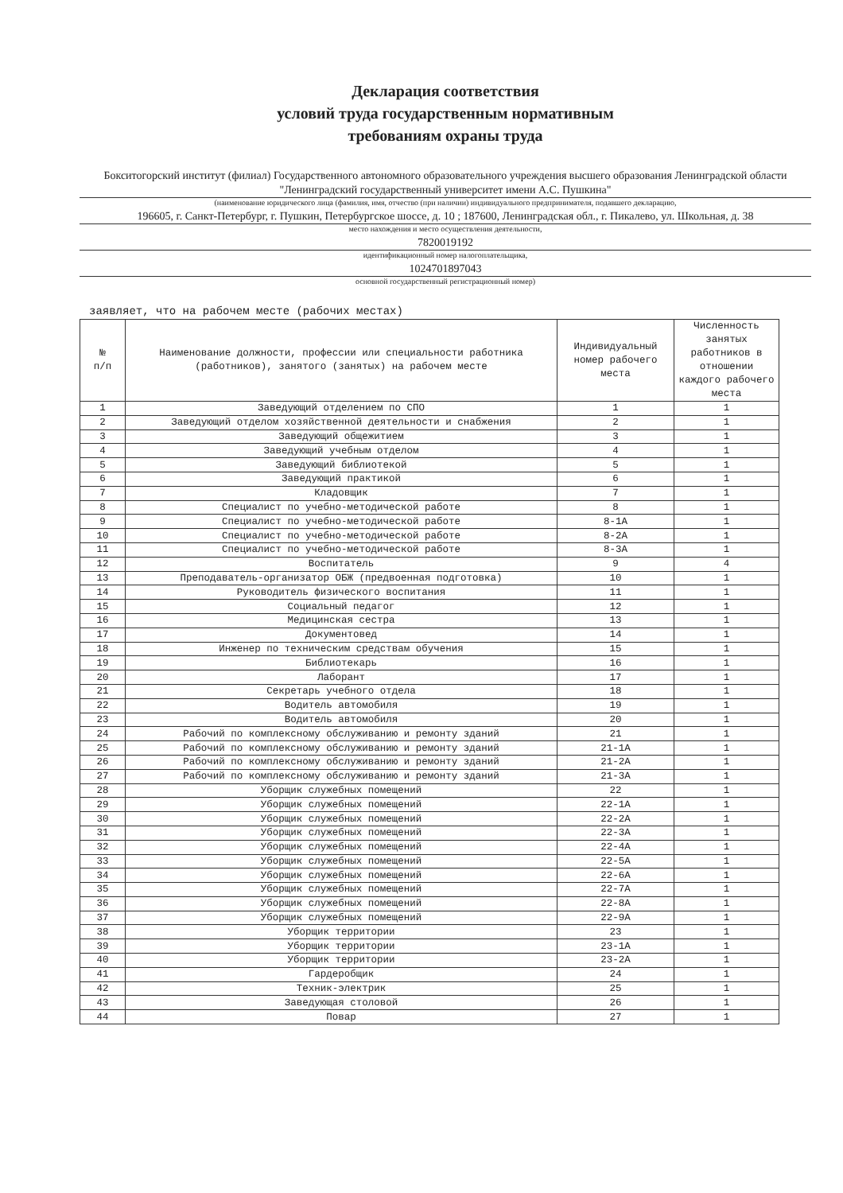Декларация соответствия
условий труда государственным нормативным
требованиям охраны труда
Бокситогорский институт (филиал) Государственного автономного образовательного учреждения высшего образования Ленинградской области "Ленинградский государственный университет имени А.С. Пушкина"
(наименование юридического лица (фамилия, имя, отчество (при наличии) индивидуального предпринимателя, подавшего декларацию,
196605, г. Санкт-Петербург, г. Пушкин, Петербургское шоссе, д. 10 ; 187600, Ленинградская обл., г. Пикалево, ул. Школьная, д. 38
место нахождения и место осуществления деятельности,
7820019192
идентификационный номер налогоплательщика,
1024701897043
основной государственный регистрационный номер)
заявляет, что на рабочем месте (рабочих местах)
| № п/п | Наименование должности, профессии или специальности работника (работников), занятого (занятых) на рабочем месте | Индивидуальный номер рабочего места | Численность занятых работников в отношении каждого рабочего места |
| --- | --- | --- | --- |
| 1 | Заведующий отделением по СПО | 1 | 1 |
| 2 | Заведующий отделом хозяйственной деятельности и снабжения | 2 | 1 |
| 3 | Заведующий общежитием | 3 | 1 |
| 4 | Заведующий учебным отделом | 4 | 1 |
| 5 | Заведующий библиотекой | 5 | 1 |
| 6 | Заведующий практикой | 6 | 1 |
| 7 | Кладовщик | 7 | 1 |
| 8 | Специалист по учебно-методической работе | 8 | 1 |
| 9 | Специалист по учебно-методической работе | 8-1А | 1 |
| 10 | Специалист по учебно-методической работе | 8-2А | 1 |
| 11 | Специалист по учебно-методической работе | 8-3А | 1 |
| 12 | Воспитатель | 9 | 4 |
| 13 | Преподаватель-организатор ОБЖ (предвоенная подготовка) | 10 | 1 |
| 14 | Руководитель физического воспитания | 11 | 1 |
| 15 | Социальный педагог | 12 | 1 |
| 16 | Медицинская сестра | 13 | 1 |
| 17 | Документовед | 14 | 1 |
| 18 | Инженер по техническим средствам обучения | 15 | 1 |
| 19 | Библиотекарь | 16 | 1 |
| 20 | Лаборант | 17 | 1 |
| 21 | Секретарь учебного отдела | 18 | 1 |
| 22 | Водитель автомобиля | 19 | 1 |
| 23 | Водитель автомобиля | 20 | 1 |
| 24 | Рабочий по комплексному обслуживанию и ремонту зданий | 21 | 1 |
| 25 | Рабочий по комплексному обслуживанию и ремонту зданий | 21-1А | 1 |
| 26 | Рабочий по комплексному обслуживанию и ремонту зданий | 21-2А | 1 |
| 27 | Рабочий по комплексному обслуживанию и ремонту зданий | 21-3А | 1 |
| 28 | Уборщик служебных помещений | 22 | 1 |
| 29 | Уборщик служебных помещений | 22-1А | 1 |
| 30 | Уборщик служебных помещений | 22-2А | 1 |
| 31 | Уборщик служебных помещений | 22-3А | 1 |
| 32 | Уборщик служебных помещений | 22-4А | 1 |
| 33 | Уборщик служебных помещений | 22-5А | 1 |
| 34 | Уборщик служебных помещений | 22-6А | 1 |
| 35 | Уборщик служебных помещений | 22-7А | 1 |
| 36 | Уборщик служебных помещений | 22-8А | 1 |
| 37 | Уборщик служебных помещений | 22-9А | 1 |
| 38 | Уборщик территории | 23 | 1 |
| 39 | Уборщик территории | 23-1А | 1 |
| 40 | Уборщик территории | 23-2А | 1 |
| 41 | Гардеробщик | 24 | 1 |
| 42 | Техник-электрик | 25 | 1 |
| 43 | Заведующая столовой | 26 | 1 |
| 44 | Повар | 27 | 1 |